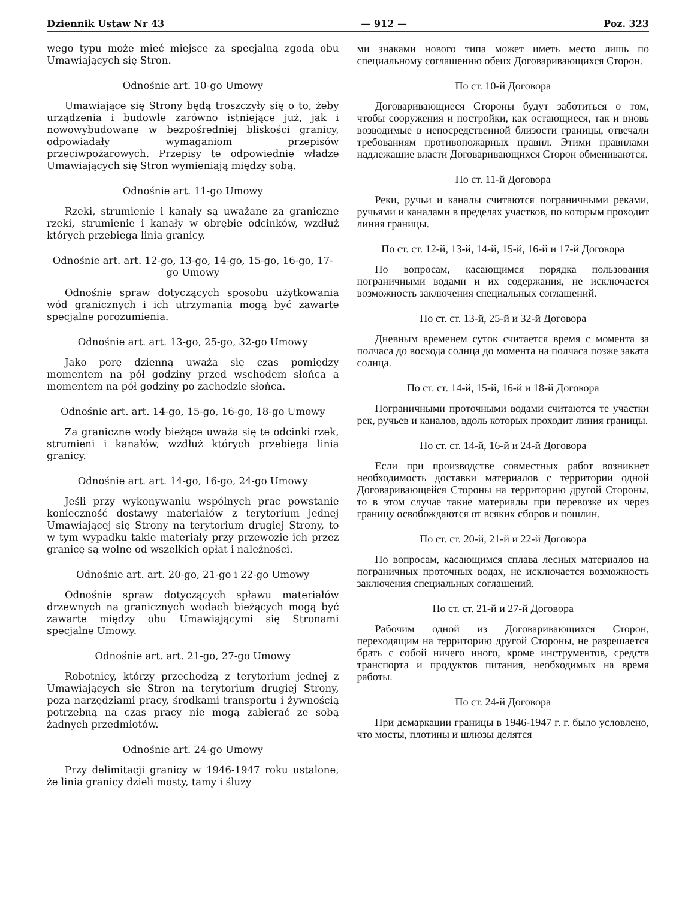Dziennik Ustaw Nr 43 — 912 — Poz. 323
wego typu może mieć miejsce za specjalną zgodą obu Umawiających się Stron.
Odnośnie art. 10-go Umowy
Umawiające się Strony będą troszczyły się o to, żeby urządzenia i budowle zarówno istniejące już, jak i nowowybudowane w bezpośredniej bliskości granicy, odpowiadały wymaganiom przepisów przeciwpożarowych. Przepisy te odpowiednie władze Umawiających się Stron wymieniają między sobą.
Odnośnie art. 11-go Umowy
Rzeki, strumienie i kanały są uważane za graniczne rzeki, strumienie i kanały w obrębie odcinków, wzdłuż których przebiega linia granicy.
Odnośnie art. art. 12-go, 13-go, 14-go, 15-go, 16-go, 17-go Umowy
Odnośnie spraw dotyczących sposobu użytkowania wód granicznych i ich utrzymania mogą być zawarte specjalne porozumienia.
Odnośnie art. art. 13-go, 25-go, 32-go Umowy
Jako porę dzienną uważa się czas pomiędzy momentem na pół godziny przed wschodem słońca a momentem na pół godziny po zachodzie słońca.
Odnośnie art. art. 14-go, 15-go, 16-go, 18-go Umowy
Za graniczne wody bieżące uważa się te odcinki rzek, strumieni i kanałów, wzdłuż których przebiega linia granicy.
Odnośnie art. art. 14-go, 16-go, 24-go Umowy
Jeśli przy wykonywaniu wspólnych prac powstanie konieczność dostawy materiałów z terytorium jednej Umawiającej się Strony na terytorium drugiej Strony, to w tym wypadku takie materiały przy przewozie ich przez granicę są wolne od wszelkich opłat i należności.
Odnośnie art. art. 20-go, 21-go i 22-go Umowy
Odnośnie spraw dotyczących spławu materiałów drzewnych na granicznych wodach bieżących mogą być zawarte między obu Umawiającymi się Stronami specjalne Umowy.
Odnośnie art. art. 21-go, 27-go Umowy
Robotnicy, którzy przechodzą z terytorium jednej z Umawiających się Stron na terytorium drugiej Strony, poza narzędziami pracy, środkami transportu i żywnością potrzebną na czas pracy nie mogą zabierać ze sobą żadnych przedmiotów.
Odnośnie art. 24-go Umowy
Przy delimitacji granicy w 1946-1947 roku ustalone, że linia granicy dzieli mosty, tamy i śluzy
ми знаками нового типа может иметь место лишь по специальному соглашению обеих Договаривающихся Сторон.
По ст. 10-й Договора
Договаривающиеся Стороны будут заботиться о том, чтобы сооружения и постройки, как остающиеся, так и вновь возводимые в непосредственной близости границы, отвечали требованиям противопожарных правил. Этими правилами надлежащие власти Договаривающихся Сторон обмениваются.
По ст. 11-й Договора
Реки, ручьи и каналы считаются пограничными реками, ручьями и каналами в пределах участков, по которым проходит линия границы.
По ст. ст. 12-й, 13-й, 14-й, 15-й, 16-й и 17-й Договора
По вопросам, касающимся порядка пользования пограничными водами и их содержания, не исключается возможность заключения специальных соглашений.
По ст. ст. 13-й, 25-й и 32-й Договора
Дневным временем суток считается время с момента за полчаса до восхода солнца до момента на полчаса позже заката солнца.
По ст. ст. 14-й, 15-й, 16-й и 18-й Договора
Пограничными проточными водами считаются те участки рек, ручьев и каналов, вдоль которых проходит линия границы.
По ст. ст. 14-й, 16-й и 24-й Договора
Если при производстве совместных работ возникнет необходимость доставки материалов с территории одной Договаривающейся Стороны на территорию другой Стороны, то в этом случае такие материалы при перевозке их через границу освобождаются от всяких сборов и пошлин.
По ст. ст. 20-й, 21-й и 22-й Договора
По вопросам, касающимся сплава лесных материалов на пограничных проточных водах, не исключается возможность заключения специальных соглашений.
По ст. ст. 21-й и 27-й Договора
Рабочим одной из Договаривающихся Сторон, переходящим на территорию другой Стороны, не разрешается брать с собой ничего иного, кроме инструментов, средств транспорта и продуктов питания, необходимых на время работы.
По ст. 24-й Договора
При демаркации границы в 1946-1947 г. г. было условлено, что мосты, плотины и шлюзы делятся